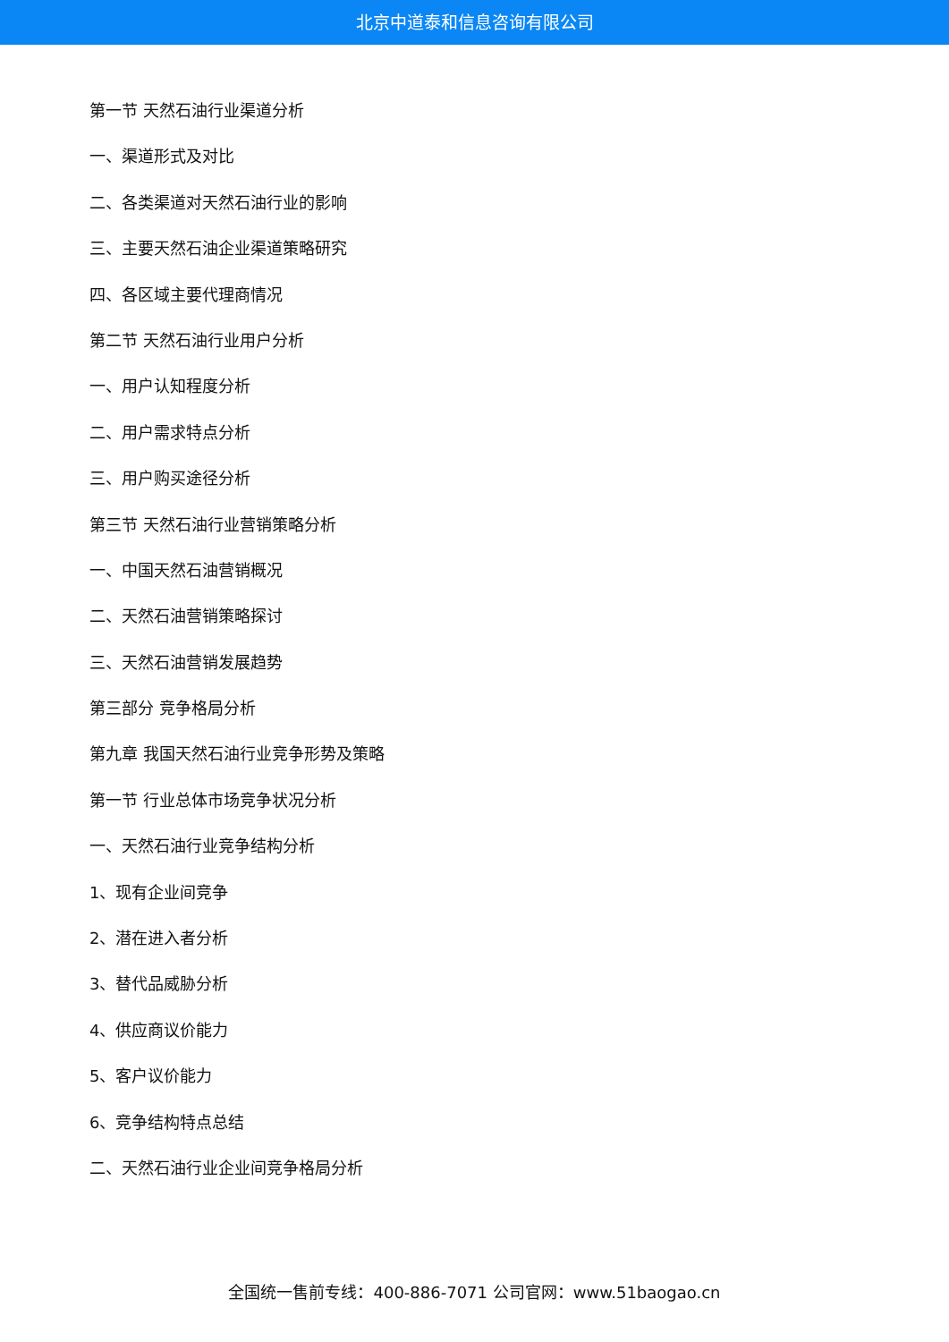北京中道泰和信息咨询有限公司
第一节 天然石油行业渠道分析
一、渠道形式及对比
二、各类渠道对天然石油行业的影响
三、主要天然石油企业渠道策略研究
四、各区域主要代理商情况
第二节 天然石油行业用户分析
一、用户认知程度分析
二、用户需求特点分析
三、用户购买途径分析
第三节 天然石油行业营销策略分析
一、中国天然石油营销概况
二、天然石油营销策略探讨
三、天然石油营销发展趋势
第三部分 竞争格局分析
第九章 我国天然石油行业竞争形势及策略
第一节 行业总体市场竞争状况分析
一、天然石油行业竞争结构分析
1、现有企业间竞争
2、潜在进入者分析
3、替代品威胁分析
4、供应商议价能力
5、客户议价能力
6、竞争结构特点总结
二、天然石油行业企业间竞争格局分析
全国统一售前专线：400-886-7071 公司官网：www.51baogao.cn